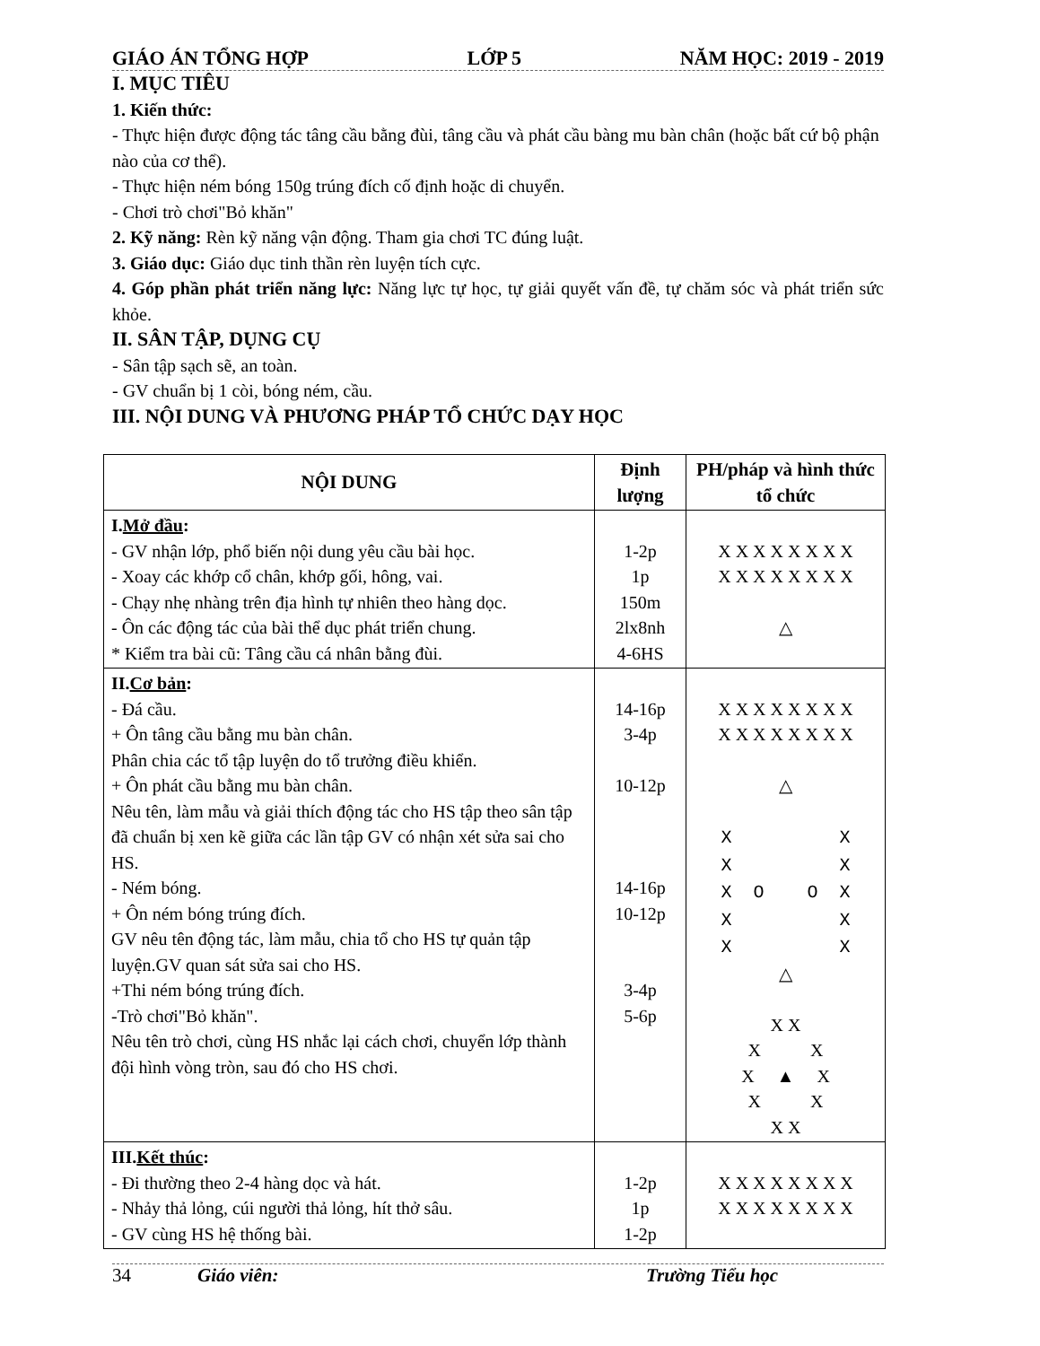GIÁO ÁN TỔNG HỢP LỚP 5 NĂM HỌC: 2019 - 2019
I. MỤC TIÊU
1. Kiến thức:
- Thực hiện được động tác tâng cầu bằng đùi, tâng cầu và phát cầu bàng mu bàn chân (hoặc bất cứ bộ phận nào của cơ thể).
- Thực hiện ném bóng 150g trúng đích cố định hoặc di chuyển.
- Chơi trò chơi"Bỏ khăn"
2. Kỹ năng: Rèn kỹ năng vận động. Tham gia chơi TC đúng luật.
3. Giáo dục: Giáo dục tinh thần rèn luyện tích cực.
4. Góp phần phát triển năng lực: Năng lực tự học, tự giải quyết vấn đề, tự chăm sóc và phát triển sức khỏe.
II. SÂN TẬP, DỤNG CỤ
- Sân tập sạch sẽ, an toàn.
- GV chuẩn bị 1 còi, bóng ném, cầu.
III. NỘI DUNG VÀ PHƯƠNG PHÁP TỔ CHỨC DẠY HỌC
| NỘI DUNG | Định lượng | PH/pháp và hình thức tổ chức |
| --- | --- | --- |
| I. Mở đầu : - GV nhận lớp, phổ biến nội dung yêu cầu bài học. - Xoay các khớp cổ chân, khớp gối, hông, vai. - Chạy nhẹ nhàng trên địa hình tự nhiên theo hàng dọc. - Ôn các động tác của bài thể dục phát triển chung. * Kiểm tra bài cũ: Tâng cầu cá nhân bằng đùi. | 1-2p 1p 150m 2lx8nh 4-6HS | X X X X X X X X X X X X X X X X △ |
| II. Cơ bản : - Đá cầu. + Ôn tâng cầu bằng mu bàn chân. Phân chia các tổ tập luyện do tổ trưởng điều khiển. + Ôn phát cầu bằng mu bàn chân. Nêu tên, làm mẫu và giải thích động tác cho HS tập theo sân tập đã chuẩn bị xen kẽ giữa các lần tập GV có nhận xét sửa sai cho HS. - Ném bóng. + Ôn ném bóng trúng đích. GV nêu tên động tác, làm mẫu, chia tổ cho HS tự quản tập luyện.GV quan sát sửa sai cho HS. +Thi ném bóng trúng đích. -Trò chơi"Bỏ khăn". Nêu tên trò chơi, cùng HS nhắc lại cách chơi, chuyển lớp thành đội hình vòng tròn, sau đó cho HS chơi. | 14-16p 3-4p 10-12p 14-16p 10-12p 3-4p 5-6p | X X X X X X X X X X X X X X X X △ X X X X X O O X X X X X △ X X X X X ▲ X X X X X |
| III. Kết thúc : - Đi thường theo 2-4 hàng dọc và hát. - Nhảy thả lỏng, cúi người thả lỏng, hít thở sâu. - GV cùng HS hệ thống bài. | 1-2p 1p 1-2p | X X X X X X X X X X X X X X X X |
34 Giáo viên: Trường Tiểu học